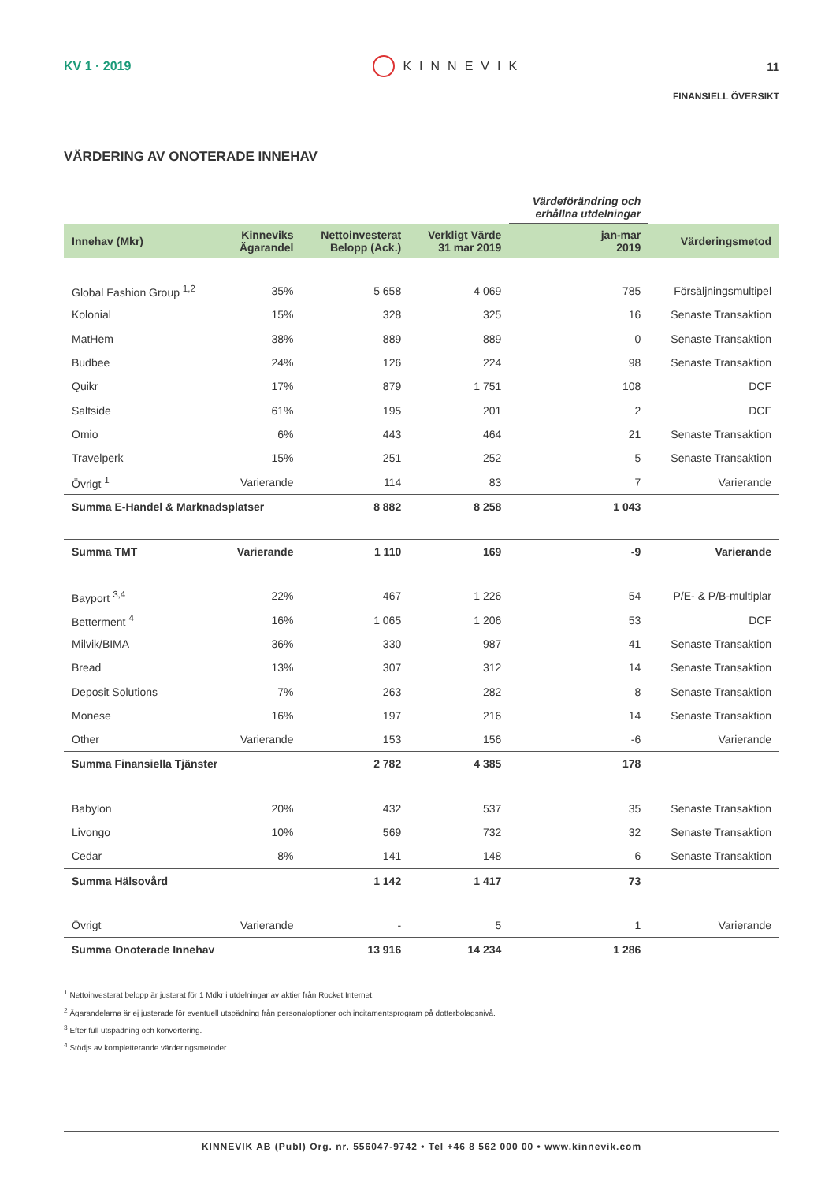KV 1 · 2019 KINNEVIK 11
FINANSIELL ÖVERSIKT
VÄRDERING AV ONOTERADE INNEHAV
| | | | | Värdeförändring och erhållna utdelningar | |
| Innehav (Mkr) | Kinneviks Ägarandel | Nettoinvesterat Belopp (Ack.) | Verkligt Värde 31 mar 2019 | jan-mar 2019 | Värderingsmetod |
| Global Fashion Group <sup>1,2</sup> | 35% | 5 658 | 4 069 | 785 | Försäljningsmultipel |
| Kolonial | 15% | 328 | 325 | 16 | Senaste Transaktion |
| MatHem | 38% | 889 | 889 | 0 | Senaste Transaktion |
| Budbee | 24% | 126 | 224 | 98 | Senaste Transaktion |
| Quikr | 17% | 879 | 1 751 | 108 | DCF |
| Saltside | 61% | 195 | 201 | 2 | DCF |
| Omio | 6% | 443 | 464 | 21 | Senaste Transaktion |
| Travelperk | 15% | 251 | 252 | 5 | Senaste Transaktion |
| Övrigt <sup>1</sup> | Varierande | 114 | 83 | 7 | Varierande |
| Summa E-Handel & Marknadsplatser | | 8 882 | 8 258 | 1 043 | |
| Summa TMT | Varierande | 1 110 | 169 | -9 | Varierande |
| Bayport <sup>3,4</sup> | 22% | 467 | 1 226 | 54 | P/E- & P/B-multiplar |
| Betterment <sup>4</sup> | 16% | 1 065 | 1 206 | 53 | DCF |
| Milvik/BIMA | 36% | 330 | 987 | 41 | Senaste Transaktion |
| Bread | 13% | 307 | 312 | 14 | Senaste Transaktion |
| Deposit Solutions | 7% | 263 | 282 | 8 | Senaste Transaktion |
| Monese | 16% | 197 | 216 | 14 | Senaste Transaktion |
| Other | Varierande | 153 | 156 | -6 | Varierande |
| Summa Finansiella Tjänster | | 2 782 | 4 385 | 178 | |
| Babylon | 20% | 432 | 537 | 35 | Senaste Transaktion |
| Livongo | 10% | 569 | 732 | 32 | Senaste Transaktion |
| Cedar | 8% | 141 | 148 | 6 | Senaste Transaktion |
| Summa Hälsovård | | 1 142 | 1 417 | 73 | |
| Övrigt | Varierande | - | 5 | 1 | Varierande |
| Summa Onoterade Innehav | | 13 916 | 14 234 | 1 286 | |
<sup>1</sup> Nettoinvesterat belopp är justerat för 1 Mdkr i utdelningar av aktier från Rocket Internet.
<sup>2</sup> Ägarandelarna är ej justerade för eventuell utspädning från personaloptioner och incitamentsprogram på dotterbolagsnivå.
<sup>3</sup> Efter full utspädning och konvertering.
<sup>4</sup> Stödjs av kompletterande värderingsmetoder.
KINNEVIK AB (Publ) Org. nr. 556047-9742 • Tel +46 8 562 000 00 • www.kinnevik.com